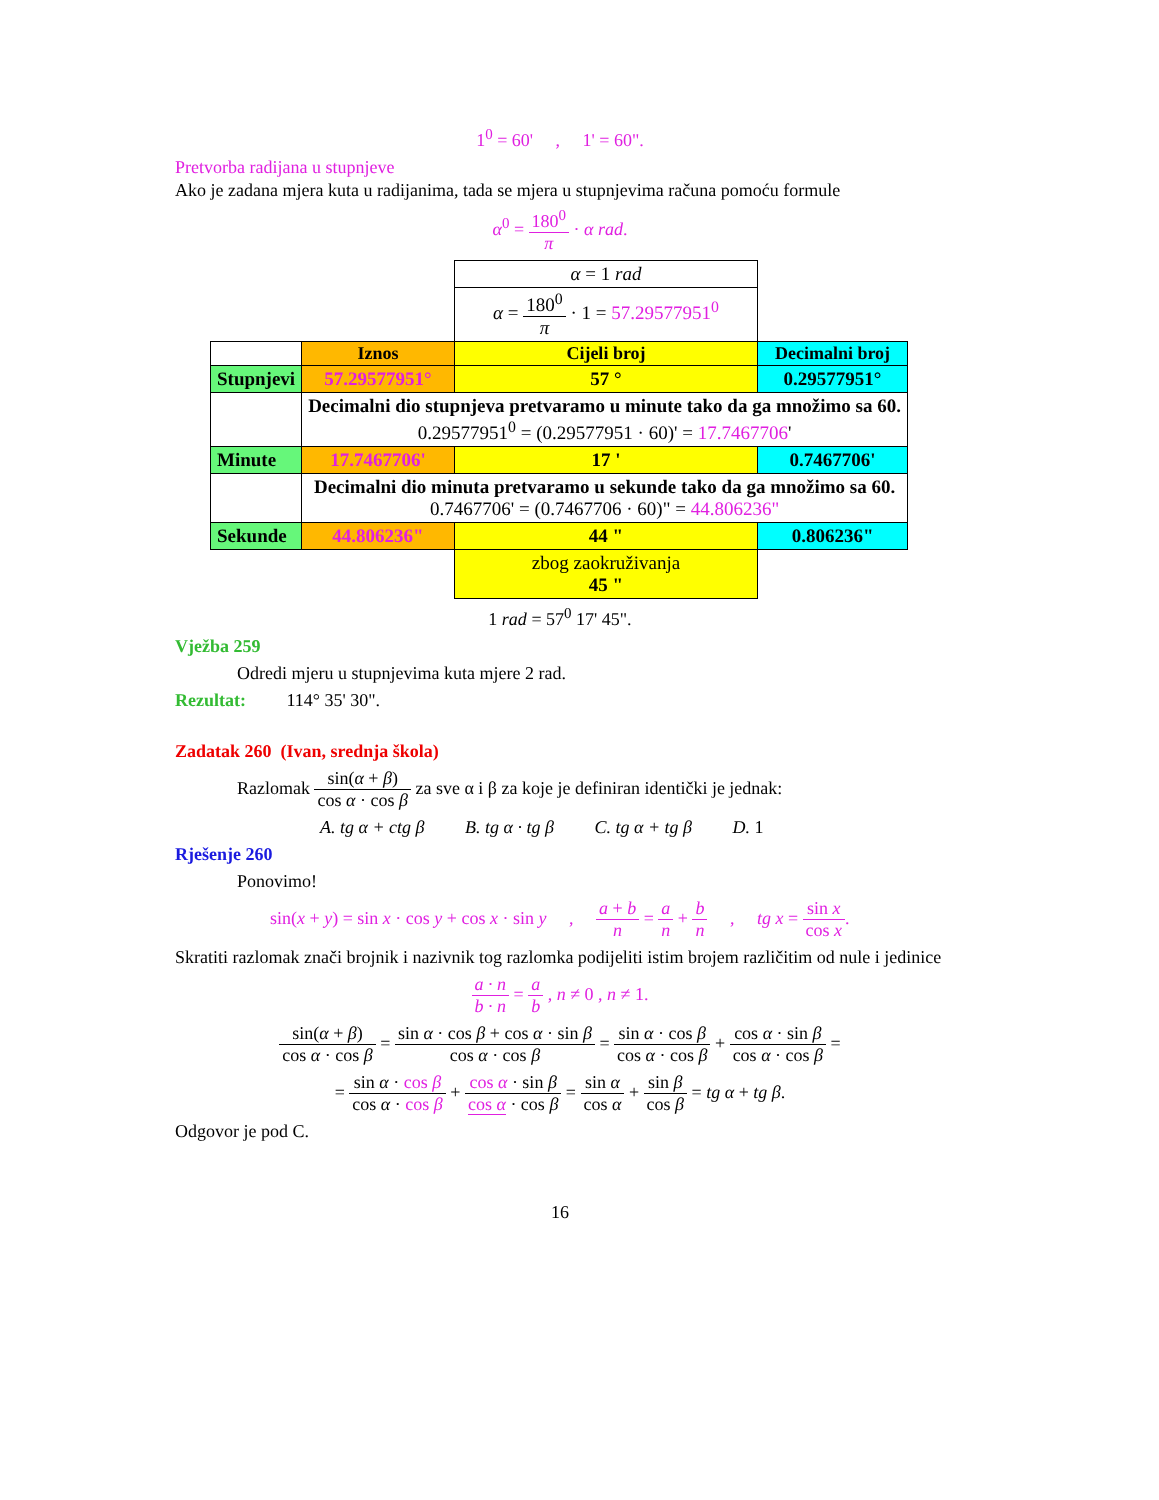1<sup>0</sup> = 60' , 1' = 60".
Pretvorba radijana u stupnjeve
Ako je zadana mjera kuta u radijanima, tada se mjera u stupnjevima računa pomoću formule
α<sup>0</sup> = 180<sup>0</sup> π · α rad.
| | | α = 1 rad | |
| | | α = 180<sup>0</sup> π · 1 = 57.29577951<sup>0</sup> | |
| | Iznos | Cijeli broj | Decimalni broj |
| Stupnjevi | 57.29577951° | 57 ° | 0.29577951° |
| | Decimalni dio stupnjeva pretvaramo u minute tako da ga množimo sa 60. 0.29577951<sup>0</sup> = (0.29577951 · 60)' = 17.7467706 ' | | |
| Minute | 17.7467706' | 17 ' | 0.7467706' |
| | Decimalni dio minuta pretvaramo u sekunde tako da ga množimo sa 60. 0.7467706' = (0.7467706 · 60)" = 44.806236" | | |
| Sekunde | 44.806236" | 44 " | 0.806236" |
| | | zbog zaokruživanja 45 " | |
1 rad = 57<sup>0</sup> 17' 45".
Vježba 259
Odredi mjeru u stupnjevima kuta mjere 2 rad.
Rezultat: 114° 35' 30".
Zadatak 260 (Ivan, srednja škola)
Razlomak sin(α + β) cos α · cos β za sve α i β za koje je definiran identički je jednak:
A. tg α + ctg β B. tg α · tg β C. tg α + tg β D. 1
Rješenje 260
Ponovimo!
sin(x + y) = sin x · cos y + cos x · sin y , a + b n = a n + b n , tg x = sin x cos x.
Skratiti razlomak znači brojnik i nazivnik tog razlomka podijeliti istim brojem različitim od nule i jedinice
a · n b · n = a b , n ≠ 0 , n ≠ 1.
sin(α + β) cos α · cos β = sin α · cos β + cos α · sin β cos α · cos β = sin α · cos β cos α · cos β + cos α · sin β cos α · cos β =
= sin α · cos β cos α · cos β + cos α · sin β cos α · cos β = sin α cos α + sin β cos β = tg α + tg β.
Odgovor je pod C.
16